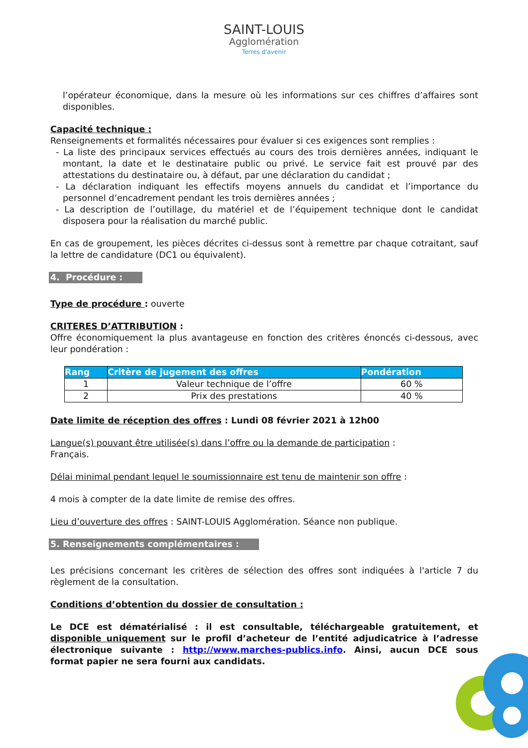SAINT-LOUIS
Agglomération
Terres d'avenir
l’opérateur économique, dans la mesure où les informations sur ces chiffres d’affaires sont disponibles.
Capacité technique :
Renseignements et formalités nécessaires pour évaluer si ces exigences sont remplies :
- La liste des principaux services effectués au cours des trois dernières années, indiquant le montant, la date et le destinataire public ou privé. Le service fait est prouvé par des attestations du destinataire ou, à défaut, par une déclaration du candidat ;
- La déclaration indiquant les effectifs moyens annuels du candidat et l’importance du personnel d’encadrement pendant les trois dernières années ;
- La description de l’outillage, du matériel et de l’équipement technique dont le candidat disposera pour la réalisation du marché public.
En cas de groupement, les pièces décrites ci-dessus sont à remettre par chaque cotraitant, sauf la lettre de candidature (DC1 ou équivalent).
4. Procédure :
Type de procédure : ouverte
CRITERES D’ATTRIBUTION :
Offre économiquement la plus avantageuse en fonction des critères énoncés ci-dessous, avec leur pondération :
| Rang | Critère de jugement des offres | Pondération |
| --- | --- | --- |
| 1 | Valeur technique de l’offre | 60 % |
| 2 | Prix des prestations | 40 % |
Date limite de réception des offres : Lundi 08 février 2021 à 12h00
Langue(s) pouvant être utilisée(s) dans l’offre ou la demande de participation :
Français.
Délai minimal pendant lequel le soumissionnaire est tenu de maintenir son offre :
4 mois à compter de la date limite de remise des offres.
Lieu d’ouverture des offres : SAINT-LOUIS Agglomération. Séance non publique.
5. Renseignements complémentaires :
Les précisions concernant les critères de sélection des offres sont indiquées à l'article 7 du règlement de la consultation.
Conditions d’obtention du dossier de consultation :
Le DCE est dématérialisé : il est consultable, téléchargeable gratuitement, et disponible uniquement sur le profil d’acheteur de l’entité adjudicatrice à l’adresse électronique suivante : http://www.marches-publics.info. Ainsi, aucun DCE sous format papier ne sera fourni aux candidats.